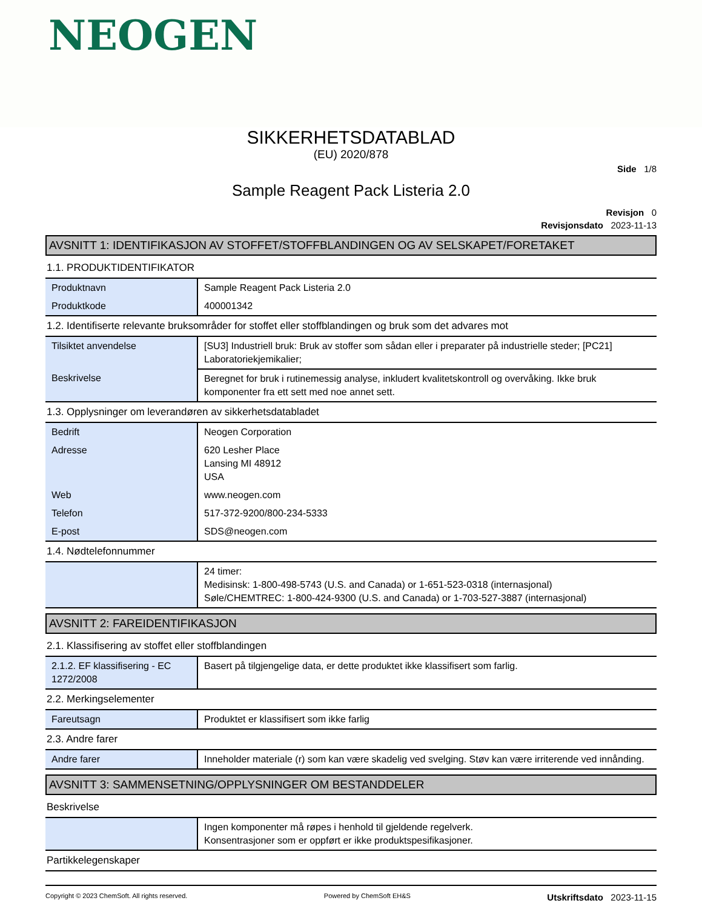NEOGEN
SIKKERHETSDATABLAD
(EU) 2020/878
Side 1/8
Sample Reagent Pack Listeria 2.0
Revisjon 0
Revisjonsdato 2023-11-13
AVSNITT 1: IDENTIFIKASJON AV STOFFET/STOFFBLANDINGEN OG AV SELSKAPET/FORETAKET
1.1. PRODUKTIDENTIFIKATOR
| Produktnavn | Sample Reagent Pack Listeria 2.0 |
| Produktkode | 400001342 |
1.2. Identifiserte relevante bruksområder for stoffet eller stoffblandingen og bruk som det advares mot
| Tilsiktet anvendelse | [SU3] Industriell bruk: Bruk av stoffer som sådan eller i preparater på industrielle steder; [PC21] Laboratoriekjemikalier; |
| Beskrivelse | Beregnet for bruk i rutinemessig analyse, inkludert kvalitetskontroll og overvåking. Ikke bruk komponenter fra ett sett med noe annet sett. |
1.3. Opplysninger om leverandøren av sikkerhetsdatabladet
| Bedrift | Neogen Corporation |
| Adresse | 620 Lesher Place Lansing MI 48912 USA |
| Web | www.neogen.com |
| Telefon | 517-372-9200/800-234-5333 |
| E-post | SDS@neogen.com |
1.4. Nødtelefonnummer
| | 24 timer: Medisinsk: 1-800-498-5743 (U.S. and Canada) or 1-651-523-0318 (internasjonal) Søle/CHEMTREC: 1-800-424-9300 (U.S. and Canada) or 1-703-527-3887 (internasjonal) |
AVSNITT 2: FAREIDENTIFIKASJON
2.1. Klassifisering av stoffet eller stoffblandingen
| 2.1.2. EF klassifisering - EC 1272/2008 | Basert på tilgjengelige data, er dette produktet ikke klassifisert som farlig. |
2.2. Merkingselementer
| Fareutsagn | Produktet er klassifisert som ikke farlig |
2.3. Andre farer
| Andre farer | Inneholder materiale (r) som kan være skadelig ved svelging. Støv kan være irriterende ved innånding. |
AVSNITT 3: SAMMENSETNING/OPPLYSNINGER OM BESTANDDELER
Beskrivelse
| | Ingen komponenter må røpes i henhold til gjeldende regelverk. Konsentrasjoner som er oppført er ikke produktspesifikasjoner. |
Partikkelegenskaper
Copyright © 2023 ChemSoft. All rights reserved. Powered by ChemSoft EH&S Utskriftsdato 2023-11-15